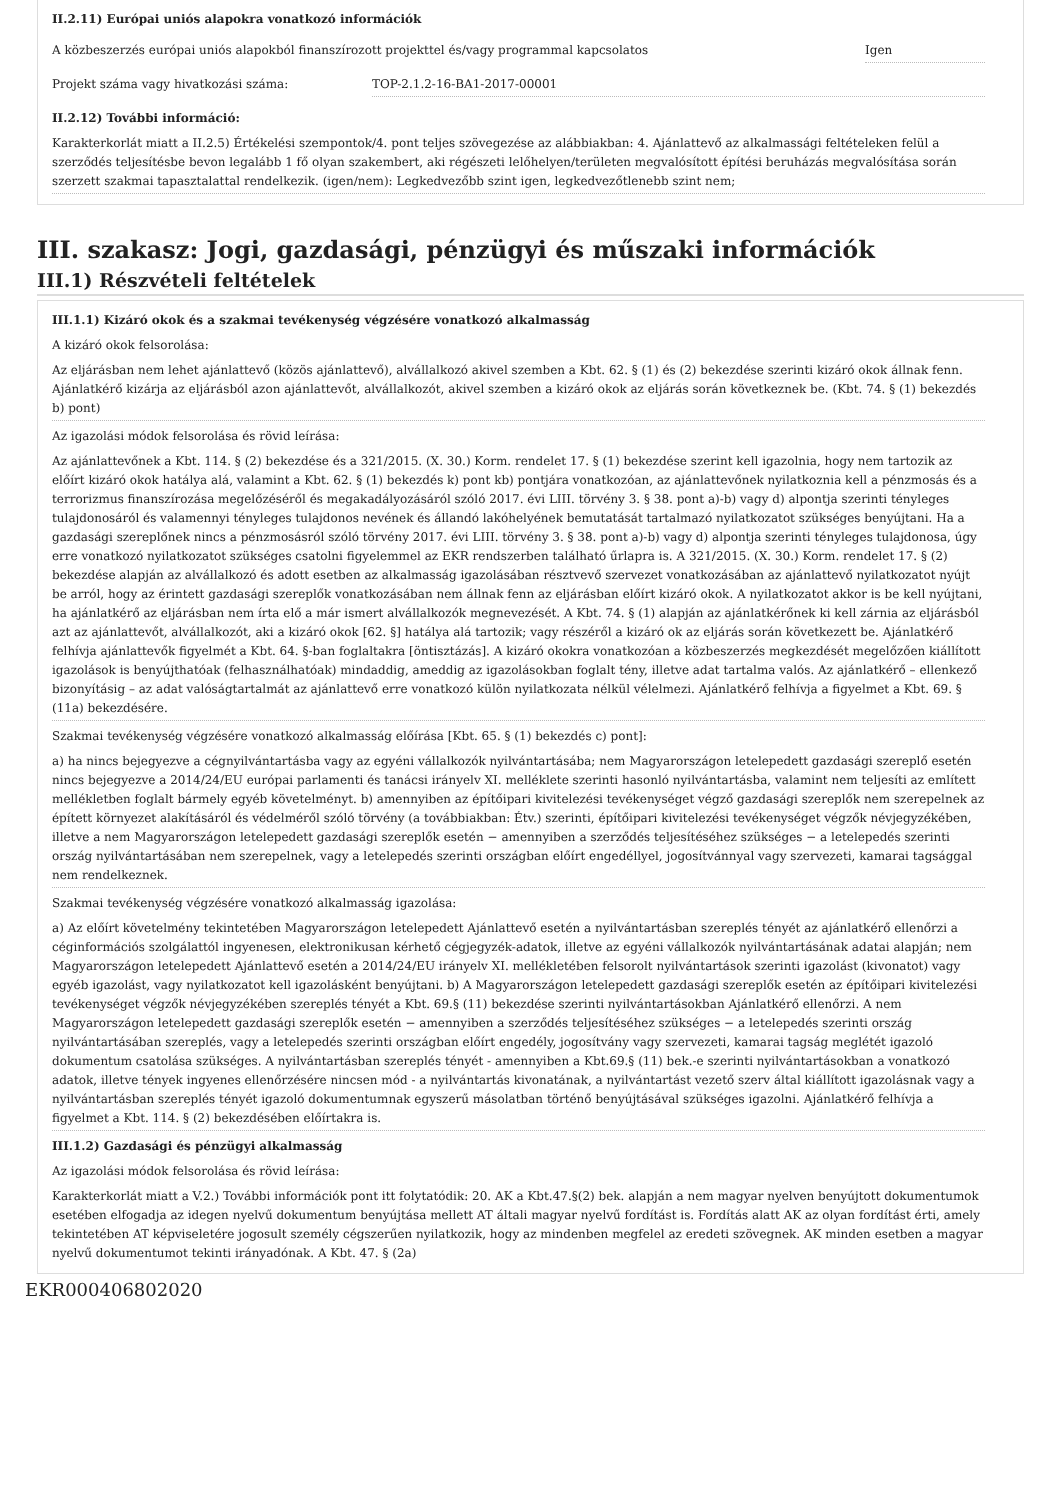II.2.11) Európai uniós alapokra vonatkozó információk
A közbeszerzés európai uniós alapokból finanszírozott projekttel és/vagy programmal kapcsolatos
Igen
Projekt száma vagy hivatkozási száma: TOP-2.1.2-16-BA1-2017-00001
II.2.12) További információ:
Karakterkorlát miatt a II.2.5) Értékelési szempontok/4. pont teljes szövegezése az alábbiakban: 4. Ajánlattevő az alkalmassági feltételeken felül a szerződés teljesítésbe bevon legalább 1 fő olyan szakembert, aki régészeti lelőhelyen/területen megvalósított építési beruházás megvalósítása során szerzett szakmai tapasztalattal rendelkezik. (igen/nem): Legkedvezőbb szint igen, legkedvezőtlenebb szint nem;
III. szakasz: Jogi, gazdasági, pénzügyi és műszaki információk
III.1) Részvételi feltételek
III.1.1) Kizáró okok és a szakmai tevékenység végzésére vonatkozó alkalmasság
A kizáró okok felsorolása:
Az eljárásban nem lehet ajánlattevő (közös ajánlattevő), alvállalkozó akivel szemben a Kbt. 62. § (1) és (2) bekezdése szerinti kizáró okok állnak fenn. Ajánlatkérő kizárja az eljárásból azon ajánlattevőt, alvállalkozót, akivel szemben a kizáró okok az eljárás során következnek be. (Kbt. 74. § (1) bekezdés b) pont)
Az igazolási módok felsorolása és rövid leírása:
Az ajánlattevőnek a Kbt. 114. § (2) bekezdése és a 321/2015. (X. 30.) Korm. rendelet 17. § (1) bekezdése szerint kell igazolnia, hogy nem tartozik az előírt kizáró okok hatálya alá, valamint a Kbt. 62. § (1) bekezdés k) pont kb) pontjára vonatkozóan, az ajánlattevőnek nyilatkoznia kell a pénzmosás és a terrorizmus finanszírozása megelőzéséről és megakadályozásáról szóló 2017. évi LIII. törvény 3. § 38. pont a)-b) vagy d) alpontja szerinti tényleges tulajdonosáról és valamennyi tényleges tulajdonos nevének és állandó lakóhelyének bemutatását tartalmazó nyilatkozatot szükséges benyújtani. Ha a gazdasági szereplőnek nincs a pénzmosásról szóló törvény 2017. évi LIII. törvény 3. § 38. pont a)-b) vagy d) alpontja szerinti tényleges tulajdonosa, úgy erre vonatkozó nyilatkozatot szükséges csatolni figyelemmel az EKR rendszerben található űrlapra is. A 321/2015. (X. 30.) Korm. rendelet 17. § (2) bekezdése alapján az alvállalkozó és adott esetben az alkalmasság igazolásában résztvevő szervezet vonatkozásában az ajánlattevő nyilatkozatot nyújt be arról, hogy az érintett gazdasági szereplők vonatkozásában nem állnak fenn az eljárásban előírt kizáró okok. A nyilatkozatot akkor is be kell nyújtani, ha ajánlatkérő az eljárásban nem írta elő a már ismert alvállalkozók megnevezését. A Kbt. 74. § (1) alapján az ajánlatkérőnek ki kell zárnia az eljárásból azt az ajánlattevőt, alvállalkozót, aki a kizáró okok [62. §] hatálya alá tartozik; vagy részéről a kizáró ok az eljárás során következett be. Ajánlatkérő felhívja ajánlattevők figyelmét a Kbt. 64. §-ban foglaltakra [öntisztázás]. A kizáró okokra vonatkozóan a közbeszerzés megkezdését megelőzően kiállított igazolások is benyújthatóak (felhasználhatóak) mindaddig, ameddig az igazolásokban foglalt tény, illetve adat tartalma valós. Az ajánlatkérő – ellenkező bizonyításig – az adat valóságtartalmát az ajánlattevő erre vonatkozó külön nyilatkozata nélkül vélelmezi. Ajánlatkérő felhívja a figyelmet a Kbt. 69. § (11a) bekezdésére.
Szakmai tevékenység végzésére vonatkozó alkalmasság előírása [Kbt. 65. § (1) bekezdés c) pont]:
a) ha nincs bejegyezve a cégnyilvántartásba vagy az egyéni vállalkozók nyilvántartásába; nem Magyarországon letelepedett gazdasági szereplő esetén nincs bejegyezve a 2014/24/EU európai parlamenti és tanácsi irányelv XI. melléklete szerinti hasonló nyilvántartásba, valamint nem teljesíti az említett mellékletben foglalt bármely egyéb követelményt. b) amennyiben az építőipari kivitelezési tevékenységet végző gazdasági szereplők nem szerepelnek az épített környezet alakításáról és védelméről szóló törvény (a továbbiakban: Étv.) szerinti, építőipari kivitelezési tevékenységet végzők névjegyzékében, illetve a nem Magyarországon letelepedett gazdasági szereplők esetén − amennyiben a szerződés teljesítéséhez szükséges − a letelepedés szerinti ország nyilvántartásában nem szerepelnek, vagy a letelepedés szerinti országban előírt engedéllyel, jogosítvánnyal vagy szervezeti, kamarai tagsággal nem rendelkeznek.
Szakmai tevékenység végzésére vonatkozó alkalmasság igazolása:
a) Az előírt követelmény tekintetében Magyarországon letelepedett Ajánlattevő esetén a nyilvántartásban szereplés tényét az ajánlatkérő ellenőrzi a céginformációs szolgálattól ingyenesen, elektronikusan kérhető cégjegyzék-adatok, illetve az egyéni vállalkozók nyilvántartásának adatai alapján; nem Magyarországon letelepedett Ajánlattevő esetén a 2014/24/EU irányelv XI. mellékletében felsorolt nyilvántartások szerinti igazolást (kivonatot) vagy egyéb igazolást, vagy nyilatkozatot kell igazolásként benyújtani. b) A Magyarországon letelepedett gazdasági szereplők esetén az építőipari kivitelezési tevékenységet végzők névjegyzékében szereplés tényét a Kbt. 69.§ (11) bekezdése szerinti nyilvántartásokban Ajánlatkérő ellenőrzi. A nem Magyarországon letelepedett gazdasági szereplők esetén − amennyiben a szerződés teljesítéséhez szükséges − a letelepedés szerinti ország nyilvántartásában szereplés, vagy a letelepedés szerinti országban előírt engedély, jogosítvány vagy szervezeti, kamarai tagság meglétét igazoló dokumentum csatolása szükséges. A nyilvántartásban szereplés tényét - amennyiben a Kbt.69.§ (11) bek.-e szerinti nyilvántartásokban a vonatkozó adatok, illetve tények ingyenes ellenőrzésére nincsen mód - a nyilvántartás kivonatának, a nyilvántartást vezető szerv által kiállított igazolásnak vagy a nyilvántartásban szereplés tényét igazoló dokumentumnak egyszerű másolatban történő benyújtásával szükséges igazolni. Ajánlatkérő felhívja a figyelmet a Kbt. 114. § (2) bekezdésében előírtakra is.
III.1.2) Gazdasági és pénzügyi alkalmasság
Az igazolási módok felsorolása és rövid leírása:
Karakterkorlát miatt a V.2.) További információk pont itt folytatódik: 20. AK a Kbt.47.§(2) bek. alapján a nem magyar nyelven benyújtott dokumentumok esetében elfogadja az idegen nyelvű dokumentum benyújtása mellett AT általi magyar nyelvű fordítást is. Fordítás alatt AK az olyan fordítást érti, amely tekintetében AT képviseletére jogosult személy cégszerűen nyilatkozik, hogy az mindenben megfelel az eredeti szövegnek. AK minden esetben a magyar nyelvű dokumentumot tekinti irányadónak. A Kbt. 47. § (2a)
EKR000406802020